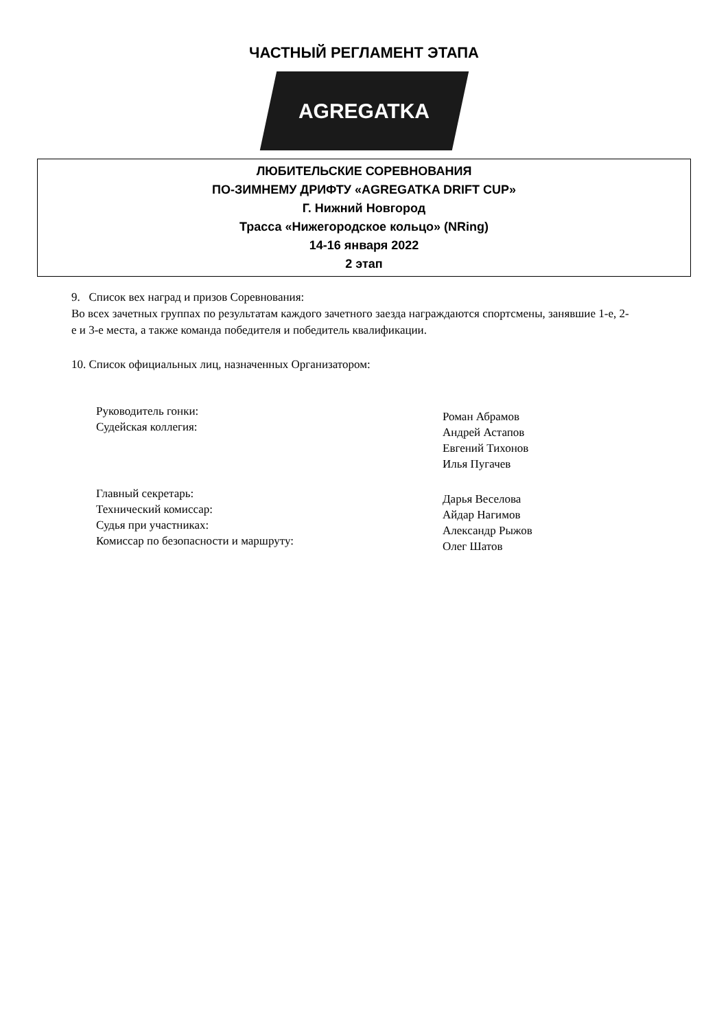ЧАСТНЫЙ РЕГЛАМЕНТ ЭТАПА
AGREGATKA
ЛЮБИТЕЛЬСКИЕ СОРЕВНОВАНИЯ
ПО-ЗИМНЕМУ ДРИФТУ «AGREGATKA DRIFT CUP»
Г. Нижний Новгород
Трасса «Нижегородское кольцо» (NRing)
14-16 января 2022
2 этап
9. Список вех наград и призов Соревнования:
Во всех зачетных группах по результатам каждого зачетного заезда награждаются спортсмены, занявшие 1-е, 2-е и 3-е места, а также команда победителя и победитель квалификации.
10. Список официальных лиц, назначенных Организатором:
Руководитель гонки:
Судейская коллегия:
Роман Абрамов
Андрей Астапов
Евгений Тихонов
Илья Пугачев
Главный секретарь:
Технический комиссар:
Судья при участниках:
Комиссар по безопасности и маршруту:
Дарья Веселова
Айдар Нагимов
Александр Рыжов
Олег Шатов